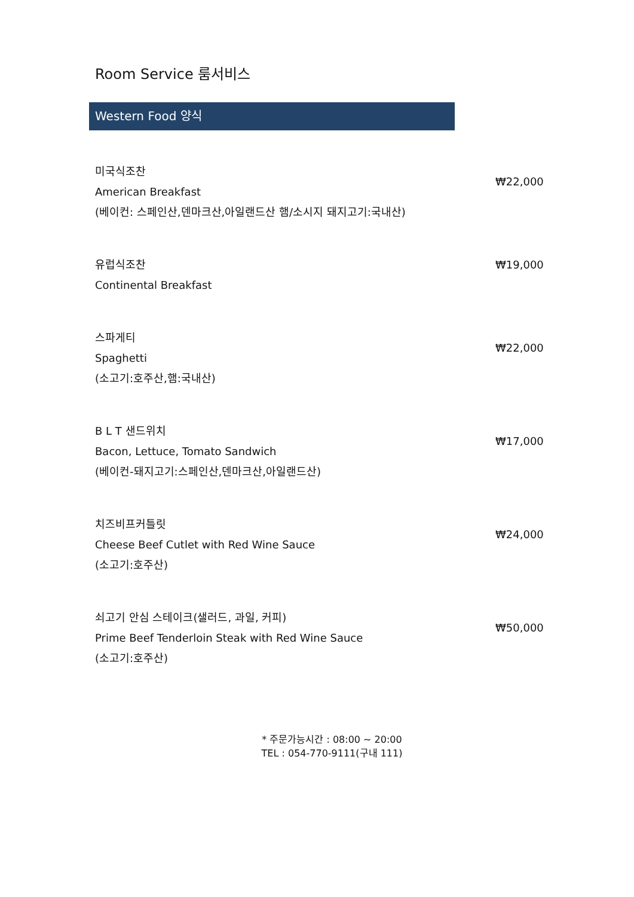Room Service 룸서비스
Western Food 양식
미국식조찬
American Breakfast
(베이컨: 스페인산,덴마크산,아일랜드산 햄/소시지 돼지고기:국내산)
₩22,000
유럽식조찬
Continental Breakfast
₩19,000
스파게티
Spaghetti
(소고기:호주산,햄:국내산)
₩22,000
B L T 샌드위치
Bacon, Lettuce, Tomato Sandwich
(베이컨-돼지고기:스페인산,덴마크산,아일랜드산)
₩17,000
치즈비프커틀릿
Cheese Beef Cutlet with Red Wine Sauce
(소고기:호주산)
₩24,000
쇠고기 안심 스테이크(샐러드, 과일, 커피)
Prime Beef Tenderloin Steak with Red Wine Sauce
(소고기:호주산)
₩50,000
* 주문가능시간 : 08:00 ~ 20:00
TEL : 054-770-9111(구내 111)